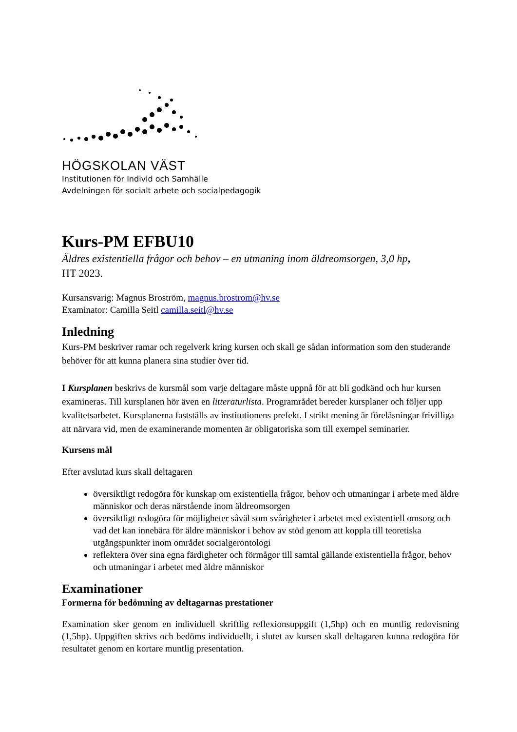HÖGSKOLAN VÄST
Institutionen för Individ och Samhälle
Avdelningen för socialt arbete och socialpedagogik
Kurs-PM EFBU10
Äldres existentiella frågor och behov – en utmaning inom äldreomsorgen, 3,0 hp,
HT 2023.
Kursansvarig: Magnus Broström, magnus.brostrom@hv.se
Examinator: Camilla Seitl camilla.seitl@hv.se
Inledning
Kurs-PM beskriver ramar och regelverk kring kursen och skall ge sådan information som den studerande behöver för att kunna planera sina studier över tid.
I Kursplanen beskrivs de kursmål som varje deltagare måste uppnå för att bli godkänd och hur kursen examineras. Till kursplanen hör även en litteraturlista. Programrådet bereder kursplaner och följer upp kvalitetsarbetet. Kursplanerna fastställs av institutionens prefekt. I strikt mening är föreläsningar frivilliga att närvara vid, men de examinerande momenten är obligatoriska som till exempel seminarier.
Kursens mål
Efter avslutad kurs skall deltagaren
översiktligt redogöra för kunskap om existentiella frågor, behov och utmaningar i arbete med äldre människor och deras närstående inom äldreomsorgen
översiktligt redogöra för möjligheter såväl som svårigheter i arbetet med existentiell omsorg och vad det kan innebära för äldre människor i behov av stöd genom att koppla till teoretiska utgångspunkter inom området socialgerontologi
reflektera över sina egna färdigheter och förmågor till samtal gällande existentiella frågor, behov och utmaningar i arbetet med äldre människor
Examinationer
Formerna för bedömning av deltagarnas prestationer
Examination sker genom en individuell skriftlig reflexionsuppgift (1,5hp) och en muntlig redovisning (1,5hp). Uppgiften skrivs och bedöms individuellt, i slutet av kursen skall deltagaren kunna redogöra för resultatet genom en kortare muntlig presentation.